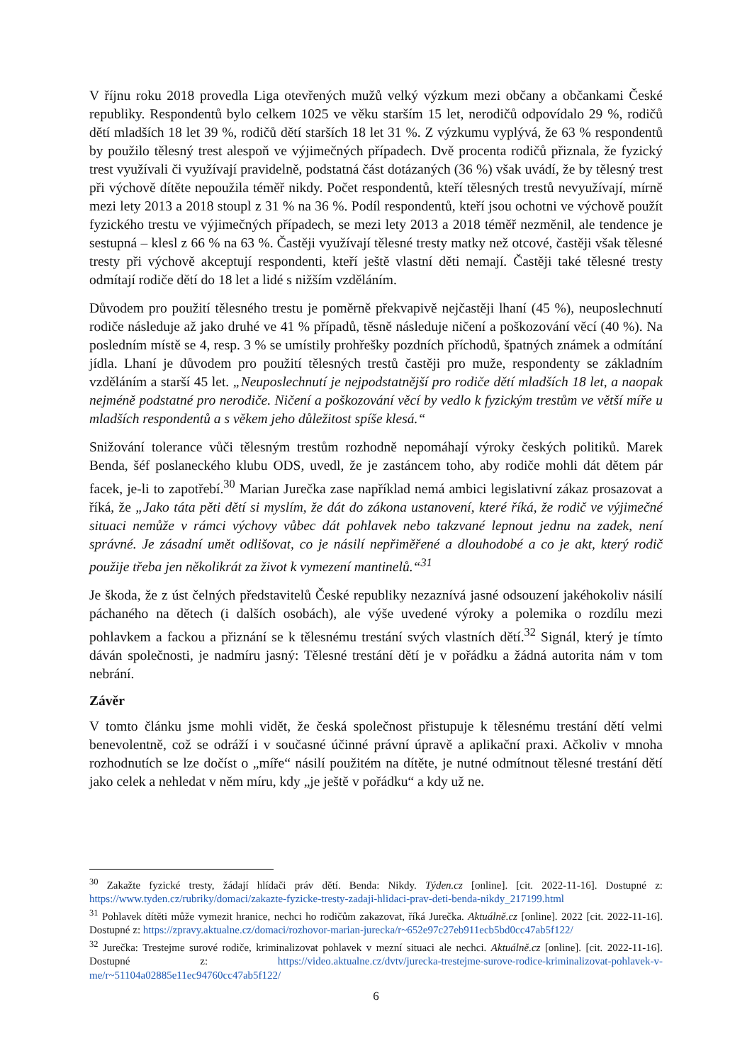V říjnu roku 2018 provedla Liga otevřených mužů velký výzkum mezi občany a občankami České republiky. Respondentů bylo celkem 1025 ve věku starším 15 let, nerodičů odpovídalo 29 %, rodičů dětí mladších 18 let 39 %, rodičů dětí starších 18 let 31 %. Z výzkumu vyplývá, že 63 % respondentů by použilo tělesný trest alespoň ve výjimečných případech. Dvě procenta rodičů přiznala, že fyzický trest využívali či využívají pravidelně, podstatná část dotázaných (36 %) však uvádí, že by tělesný trest při výchově dítěte nepoužila téměř nikdy. Počet respondentů, kteří tělesných trestů nevyužívají, mírně mezi lety 2013 a 2018 stoupl z 31 % na 36 %. Podíl respondentů, kteří jsou ochotni ve výchově použít fyzického trestu ve výjimečných případech, se mezi lety 2013 a 2018 téměř nezměnil, ale tendence je sestupná – klesl z 66 % na 63 %. Častěji využívají tělesné tresty matky než otcové, častěji však tělesné tresty při výchově akceptují respondenti, kteří ještě vlastní děti nemají. Častěji také tělesné tresty odmítají rodiče dětí do 18 let a lidé s nižším vzděláním.
Důvodem pro použití tělesného trestu je poměrně překvapivě nejčastěji lhaní (45 %), neuposlechnutí rodiče následuje až jako druhé ve 41 % případů, těsně následuje ničení a poškozování věcí (40 %). Na posledním místě se 4, resp. 3 % se umístily prohřešky pozdních příchodů, špatných známek a odmítání jídla. Lhaní je důvodem pro použití tělesných trestů častěji pro muže, respondenty se základním vzděláním a starší 45 let. „Neuposlechnutí je nejpodstatnější pro rodiče dětí mladších 18 let, a naopak nejméně podstatné pro nerodiče. Ničení a poškozování věcí by vedlo k fyzickým trestům ve větší míře u mladších respondentů a s věkem jeho důležitost spíše klesá.“
Snižování tolerance vůči tělesným trestům rozhodně nepomáhají výroky českých politiků. Marek Benda, šéf poslaneckého klubu ODS, uvedl, že je zastáncem toho, aby rodiče mohli dát dětem pár facek, je-li to zapotřebí.<sup>30</sup> Marian Jurečka zase například nemá ambici legislativní zákaz prosazovat a říká, že „Jako táta pěti dětí si myslím, že dát do zákona ustanovení, které říká, že rodič ve výjimečné situaci nemůže v rámci výchovy vůbec dát pohlavek nebo takzvané lepnout jednu na zadek, není správné. Je zásadní umět odlišovat, co je násilí nepřiměřené a dlouhodobé a co je akt, který rodič použije třeba jen několikrát za život k vymezení mantinelů.“<sup>31</sup>
Je škoda, že z úst čelných představitelů České republiky nezaznívá jasné odsouzení jakéhokoliv násilí páchaného na dětech (i dalších osobách), ale výše uvedené výroky a polemika o rozdílu mezi pohlavkem a fackou a přiznání se k tělesnému trestání svých vlastních dětí.<sup>32</sup> Signál, který je tímto dáván společnosti, je nadmíru jasný: Tělesné trestání dětí je v pořádku a žádná autorita nám v tom nebrání.
Závěr
V tomto článku jsme mohli vidět, že česká společnost přistupuje k tělesnému trestání dětí velmi benevolentně, což se odráží i v současné účinné právní úpravě a aplikační praxi. Ačkoliv v mnoha rozhodnutích se lze dočíst o „míře“ násilí použitém na dítěte, je nutné odmítnout tělesné trestání dětí jako celek a nehledat v něm míru, kdy „je ještě v pořádku“ a kdy už ne.
<sup>30</sup> Zakažte fyzické tresty, žádají hlídači práv dětí. Benda: Nikdy. Týden.cz [online]. [cit. 2022-11-16]. Dostupné z: https://www.tyden.cz/rubriky/domaci/zakazte-fyzicke-tresty-zadaji-hlidaci-prav-deti-benda-nikdy_217199.html
<sup>31</sup> Pohlavek dítěti může vymezit hranice, nechci ho rodičům zakazovat, říká Jurečka. Aktuálně.cz [online]. 2022 [cit. 2022-11-16]. Dostupné z: https://zpravy.aktualne.cz/domaci/rozhovor-marian-jurecka/r~652e97c27eb911ecb5bd0cc47ab5f122/
<sup>32</sup> Jurečka: Trestejme surové rodiče, kriminalizovat pohlavek v mezní situaci ale nechci. Aktuálně.cz [online]. [cit. 2022-11-16]. Dostupné z: https://video.aktualne.cz/dvtv/jurecka-trestejme-surove-rodice-kriminalizovat-pohlavek-v-me/r~51104a02885e11ec94760cc47ab5f122/
6